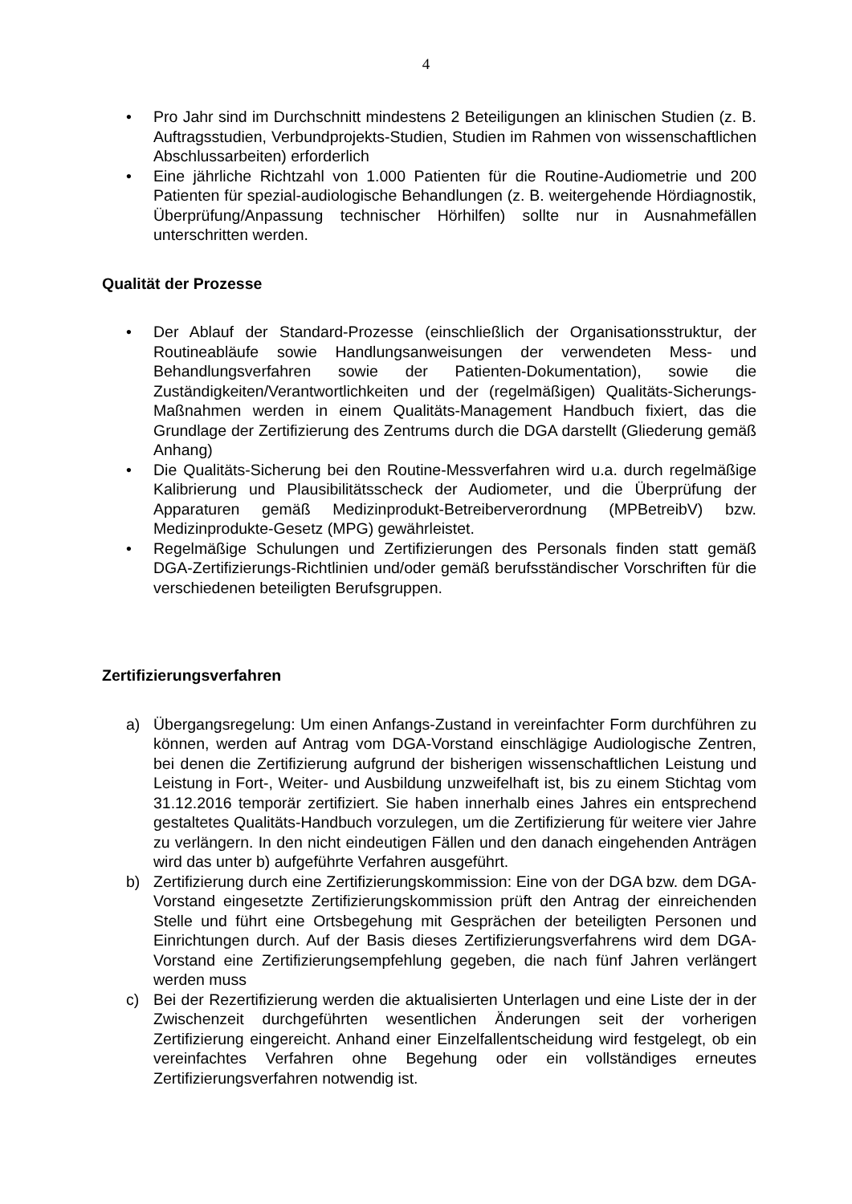4
• Pro Jahr sind im Durchschnitt mindestens 2 Beteiligungen an klinischen Studien (z. B. Auftragsstudien, Verbundprojekts-Studien, Studien im Rahmen von wissenschaftlichen Abschlussarbeiten) erforderlich
• Eine jährliche Richtzahl von 1.000 Patienten für die Routine-Audiometrie und 200 Patienten für spezial-audiologische Behandlungen (z. B. weitergehende Hördiagnostik, Überprüfung/Anpassung technischer Hörhilfen) sollte nur in Ausnahmefällen unterschritten werden.
Qualität der Prozesse
• Der Ablauf der Standard-Prozesse (einschließlich der Organisationsstruktur, der Routineabläufe sowie Handlungsanweisungen der verwendeten Mess- und Behandlungsverfahren sowie der Patienten-Dokumentation), sowie die Zuständigkeiten/Verantwortlichkeiten und der (regelmäßigen) Qualitäts-Sicherungs-Maßnahmen werden in einem Qualitäts-Management Handbuch fixiert, das die Grundlage der Zertifizierung des Zentrums durch die DGA darstellt (Gliederung gemäß Anhang)
• Die Qualitäts-Sicherung bei den Routine-Messverfahren wird u.a. durch regelmäßige Kalibrierung und Plausibilitätsscheck der Audiometer, und die Überprüfung der Apparaturen gemäß Medizinprodukt-Betreiberverordnung (MPBetreibV) bzw. Medizinprodukte-Gesetz (MPG) gewährleistet.
• Regelmäßige Schulungen und Zertifizierungen des Personals finden statt gemäß DGA-Zertifizierungs-Richtlinien und/oder gemäß berufsständischer Vorschriften für die verschiedenen beteiligten Berufsgruppen.
Zertifizierungsverfahren
a) Übergangsregelung: Um einen Anfangs-Zustand in vereinfachter Form durchführen zu können, werden auf Antrag vom DGA-Vorstand einschlägige Audiologische Zentren, bei denen die Zertifizierung aufgrund der bisherigen wissenschaftlichen Leistung und Leistung in Fort-, Weiter- und Ausbildung unzweifelhaft ist, bis zu einem Stichtag vom 31.12.2016 temporär zertifiziert. Sie haben innerhalb eines Jahres ein entsprechend gestaltetes Qualitäts-Handbuch vorzulegen, um die Zertifizierung für weitere vier Jahre zu verlängern. In den nicht eindeutigen Fällen und den danach eingehenden Anträgen wird das unter b) aufgeführte Verfahren ausgeführt.
b) Zertifizierung durch eine Zertifizierungskommission: Eine von der DGA bzw. dem DGA-Vorstand eingesetzte Zertifizierungskommission prüft den Antrag der einreichenden Stelle und führt eine Ortsbegehung mit Gesprächen der beteiligten Personen und Einrichtungen durch. Auf der Basis dieses Zertifizierungsverfahrens wird dem DGA-Vorstand eine Zertifizierungsempfehlung gegeben, die nach fünf Jahren verlängert werden muss
c) Bei der Rezertifizierung werden die aktualisierten Unterlagen und eine Liste der in der Zwischenzeit durchgeführten wesentlichen Änderungen seit der vorherigen Zertifizierung eingereicht. Anhand einer Einzelfallentscheidung wird festgelegt, ob ein vereinfachtes Verfahren ohne Begehung oder ein vollständiges erneutes Zertifizierungsverfahren notwendig ist.